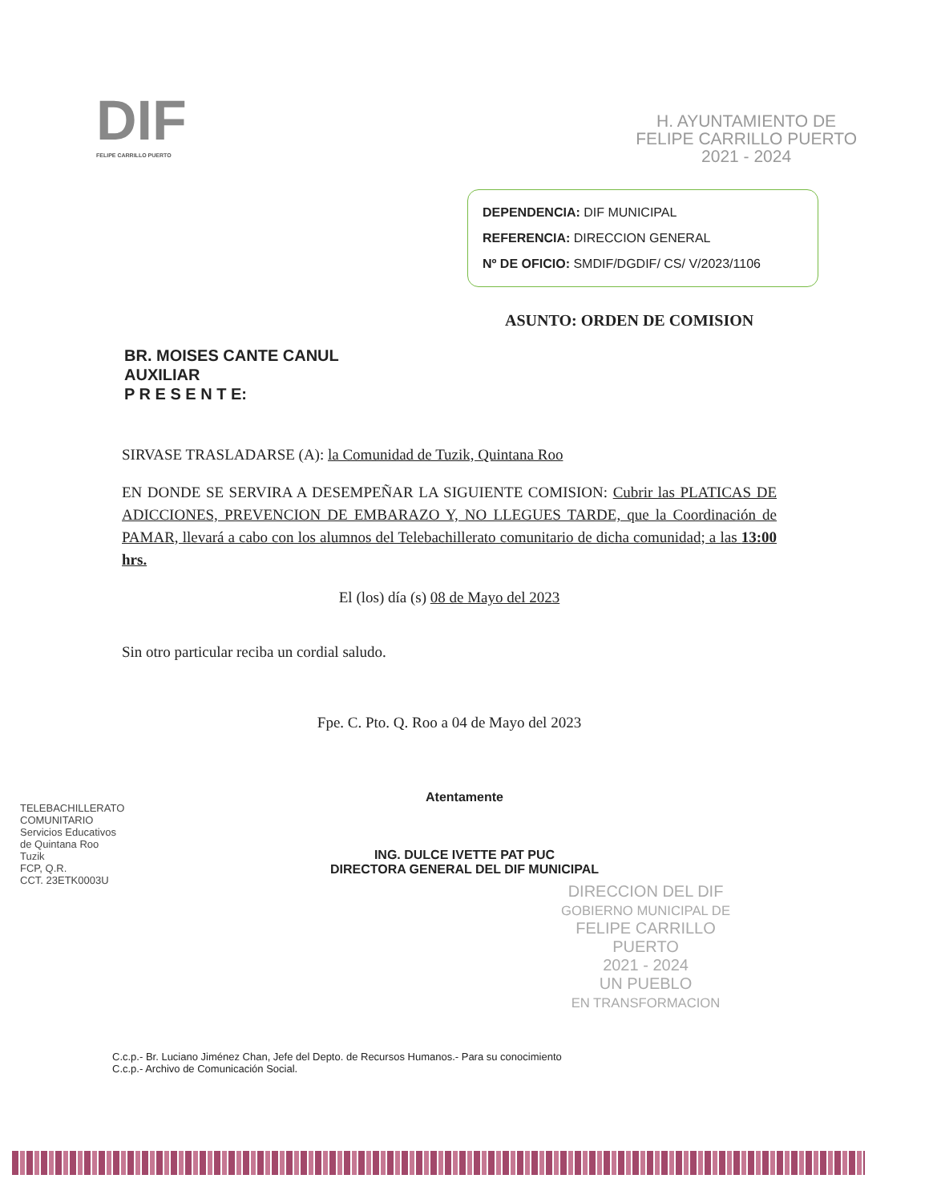DIF
FELIPE CARRILLO PUERTO
H. AYUNTAMIENTO DE
FELIPE CARRILLO PUERTO
2021 - 2024
DEPENDENCIA: DIF MUNICIPAL
REFERENCIA: DIRECCION GENERAL
Nº DE OFICIO: SMDIF/DGDIF/ CS/ V/2023/1106
ASUNTO: ORDEN DE COMISION
BR. MOISES CANTE CANUL
AUXILIAR
P R E S E N T E:
SIRVASE TRASLADARSE (A): la Comunidad de Tuzik, Quintana Roo
EN DONDE SE SERVIRA A DESEMPEÑAR LA SIGUIENTE COMISION: Cubrir las PLATICAS DE ADICCIONES, PREVENCION DE EMBARAZO Y, NO LLEGUES TARDE, que la Coordinación de PAMAR, llevará a cabo con los alumnos del Telebachillerato comunitario de dicha comunidad; a las 13:00 hrs.
El (los) día (s) 08 de Mayo del 2023
Sin otro particular reciba un cordial saludo.
Fpe. C. Pto. Q. Roo a 04 de Mayo del 2023
Atentamente
ING. DULCE IVETTE PAT PUC
DIRECTORA GENERAL DEL DIF MUNICIPAL
TELEBACHILLERATO
COMUNITARIO
Servicios Educativos
de Quintana Roo
Tuzik
FCP, Q.R.
CCT. 23ETK0003U
DIRECCION DEL DIF
GOBIERNO MUNICIPAL DE
FELIPE CARRILLO
PUERTO
2021 - 2024
UN PUEBLO
EN TRANSFORMACION
C.c.p.- Br. Luciano Jiménez Chan, Jefe del Depto. de Recursos Humanos.- Para su conocimiento
C.c.p.- Archivo de Comunicación Social.